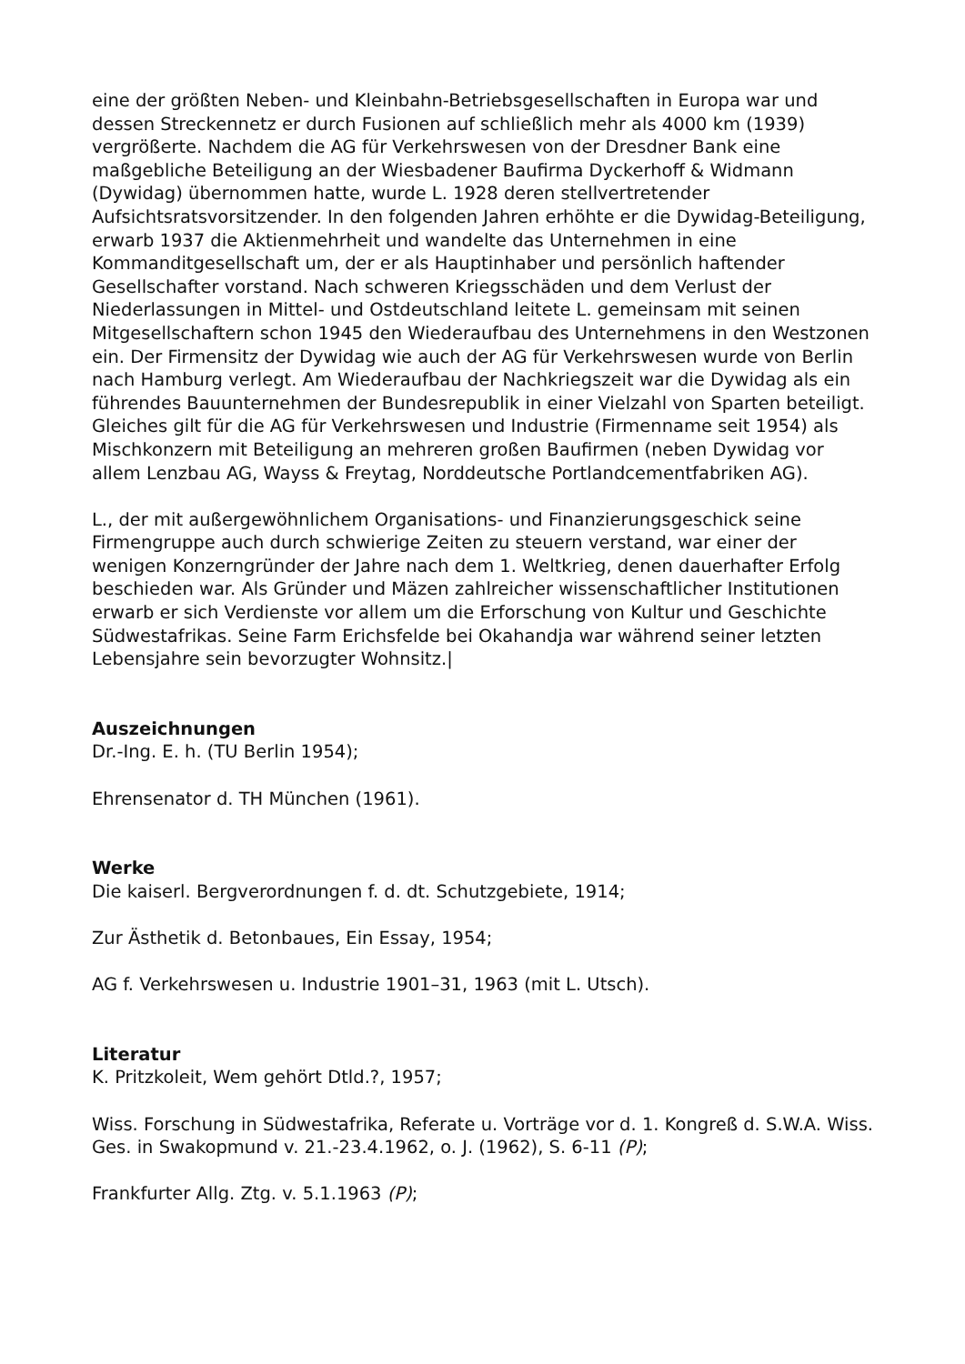eine der größten Neben- und Kleinbahn-Betriebsgesellschaften in Europa war und dessen Streckennetz er durch Fusionen auf schließlich mehr als 4000 km (1939) vergrößerte. Nachdem die AG für Verkehrswesen von der Dresdner Bank eine maßgebliche Beteiligung an der Wiesbadener Baufirma Dyckerhoff & Widmann (Dywidag) übernommen hatte, wurde L. 1928 deren stellvertretender Aufsichtsratsvorsitzender. In den folgenden Jahren erhöhte er die Dywidag-Beteiligung, erwarb 1937 die Aktienmehrheit und wandelte das Unternehmen in eine Kommanditgesellschaft um, der er als Hauptinhaber und persönlich haftender Gesellschafter vorstand. Nach schweren Kriegsschäden und dem Verlust der Niederlassungen in Mittel- und Ostdeutschland leitete L. gemeinsam mit seinen Mitgesellschaftern schon 1945 den Wiederaufbau des Unternehmens in den Westzonen ein. Der Firmensitz der Dywidag wie auch der AG für Verkehrswesen wurde von Berlin nach Hamburg verlegt. Am Wiederaufbau der Nachkriegszeit war die Dywidag als ein führendes Bauunternehmen der Bundesrepublik in einer Vielzahl von Sparten beteiligt. Gleiches gilt für die AG für Verkehrswesen und Industrie (Firmenname seit 1954) als Mischkonzern mit Beteiligung an mehreren großen Baufirmen (neben Dywidag vor allem Lenzbau AG, Wayss & Freytag, Norddeutsche Portlandcementfabriken AG).
L., der mit außergewöhnlichem Organisations- und Finanzierungsgeschick seine Firmengruppe auch durch schwierige Zeiten zu steuern verstand, war einer der wenigen Konzerngründer der Jahre nach dem 1. Weltkrieg, denen dauerhafter Erfolg beschieden war. Als Gründer und Mäzen zahlreicher wissenschaftlicher Institutionen erwarb er sich Verdienste vor allem um die Erforschung von Kultur und Geschichte Südwestafrikas. Seine Farm Erichsfelde bei Okahandja war während seiner letzten Lebensjahre sein bevorzugter Wohnsitz.|
Auszeichnungen
Dr.-Ing. E. h. (TU Berlin 1954);
Ehrensenator d. TH München (1961).
Werke
Die kaiserl. Bergverordnungen f. d. dt. Schutzgebiete, 1914;
Zur Ästhetik d. Betonbaues, Ein Essay, 1954;
AG f. Verkehrswesen u. Industrie 1901–31, 1963 (mit L. Utsch).
Literatur
K. Pritzkoleit, Wem gehört Dtld.?, 1957;
Wiss. Forschung in Südwestafrika, Referate u. Vorträge vor d. 1. Kongreß d. S.W.A. Wiss. Ges. in Swakopmund v. 21.-23.4.1962, o. J. (1962), S. 6-11 (P);
Frankfurter Allg. Ztg. v. 5.1.1963 (P);